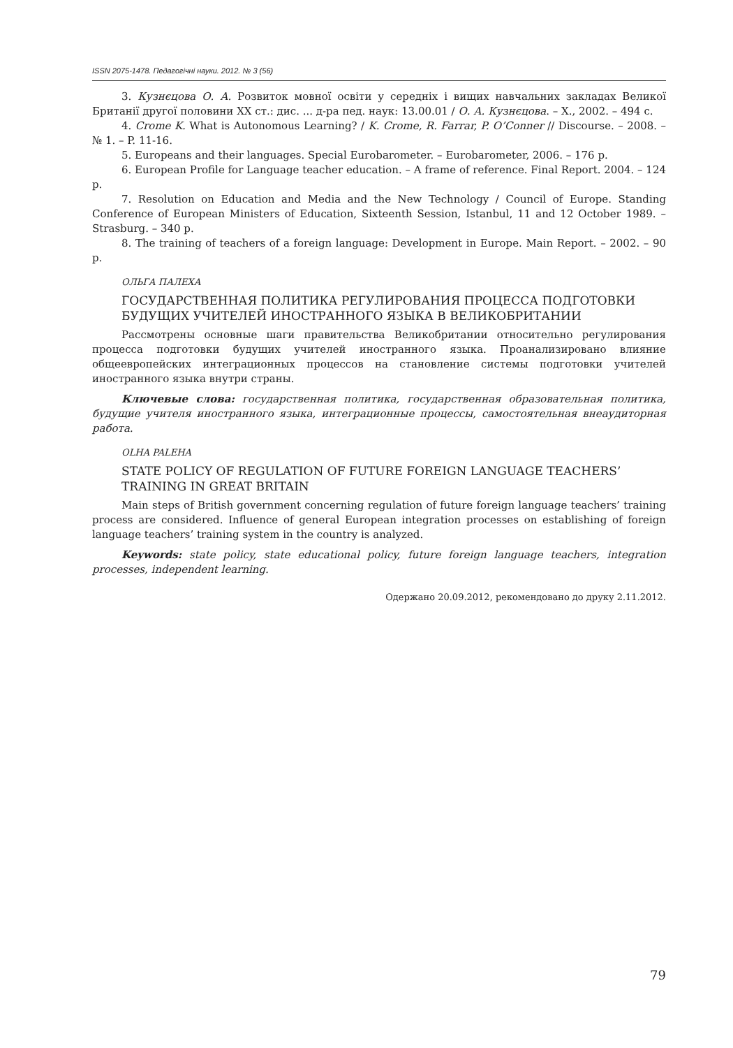ISSN 2075-1478. Педагогічні науки. 2012. № 3 (56)
3. Кузнєцова О. А. Розвиток мовної освіти у середніх і вищих навчальних закладах Великої Британії другої половини ХХ ст.: дис. ... д-ра пед. наук: 13.00.01 / О. А. Кузнєцова. – Х., 2002. – 494 с.
4. Crome K. What is Autonomous Learning? / K. Crome, R. Farrar, P. O’Conner // Discourse. – 2008. – № 1. – P. 11-16.
5. Europeans and their languages. Special Eurobarometer. – Eurobarometer, 2006. – 176 p.
6. European Profile for Language teacher education. – A frame of reference. Final Report. 2004. – 124 p.
7. Resolution on Education and Media and the New Technology / Council of Europe. Standing Conference of European Ministers of Education, Sixteenth Session, Istanbul, 11 and 12 October 1989. – Strasburg. – 340 p.
8. The training of teachers of a foreign language: Development in Europe. Main Report. – 2002. – 90 p.
ОЛЬГА ПАЛЕХА
ГОСУДАРСТВЕННАЯ ПОЛИТИКА РЕГУЛИРОВАНИЯ ПРОЦЕССА ПОДГОТОВКИ БУДУЩИХ УЧИТЕЛЕЙ ИНОСТРАННОГО ЯЗЫКА В ВЕЛИКОБРИТАНИИ
Рассмотрены основные шаги правительства Великобритании относительно регулирования процесса подготовки будущих учителей иностранного языка. Проанализировано влияние общеевропейских интеграционных процессов на становление системы подготовки учителей иностранного языка внутри страны.
Ключевые слова: государственная политика, государственная образовательная политика, будущие учителя иностранного языка, интеграционные процессы, самостоятельная внеаудиторная работа.
OLHA PALEHA
STATE POLICY OF REGULATION OF FUTURE FOREIGN LANGUAGE TEACHERS’ TRAINING IN GREAT BRITAIN
Main steps of British government concerning regulation of future foreign language teachers’ training process are considered. Influence of general European integration processes on establishing of foreign language teachers’ training system in the country is analyzed.
Keywords: state policy, state educational policy, future foreign language teachers, integration processes, independent learning.
Одержано 20.09.2012, рекомендовано до друку 2.11.2012.
79